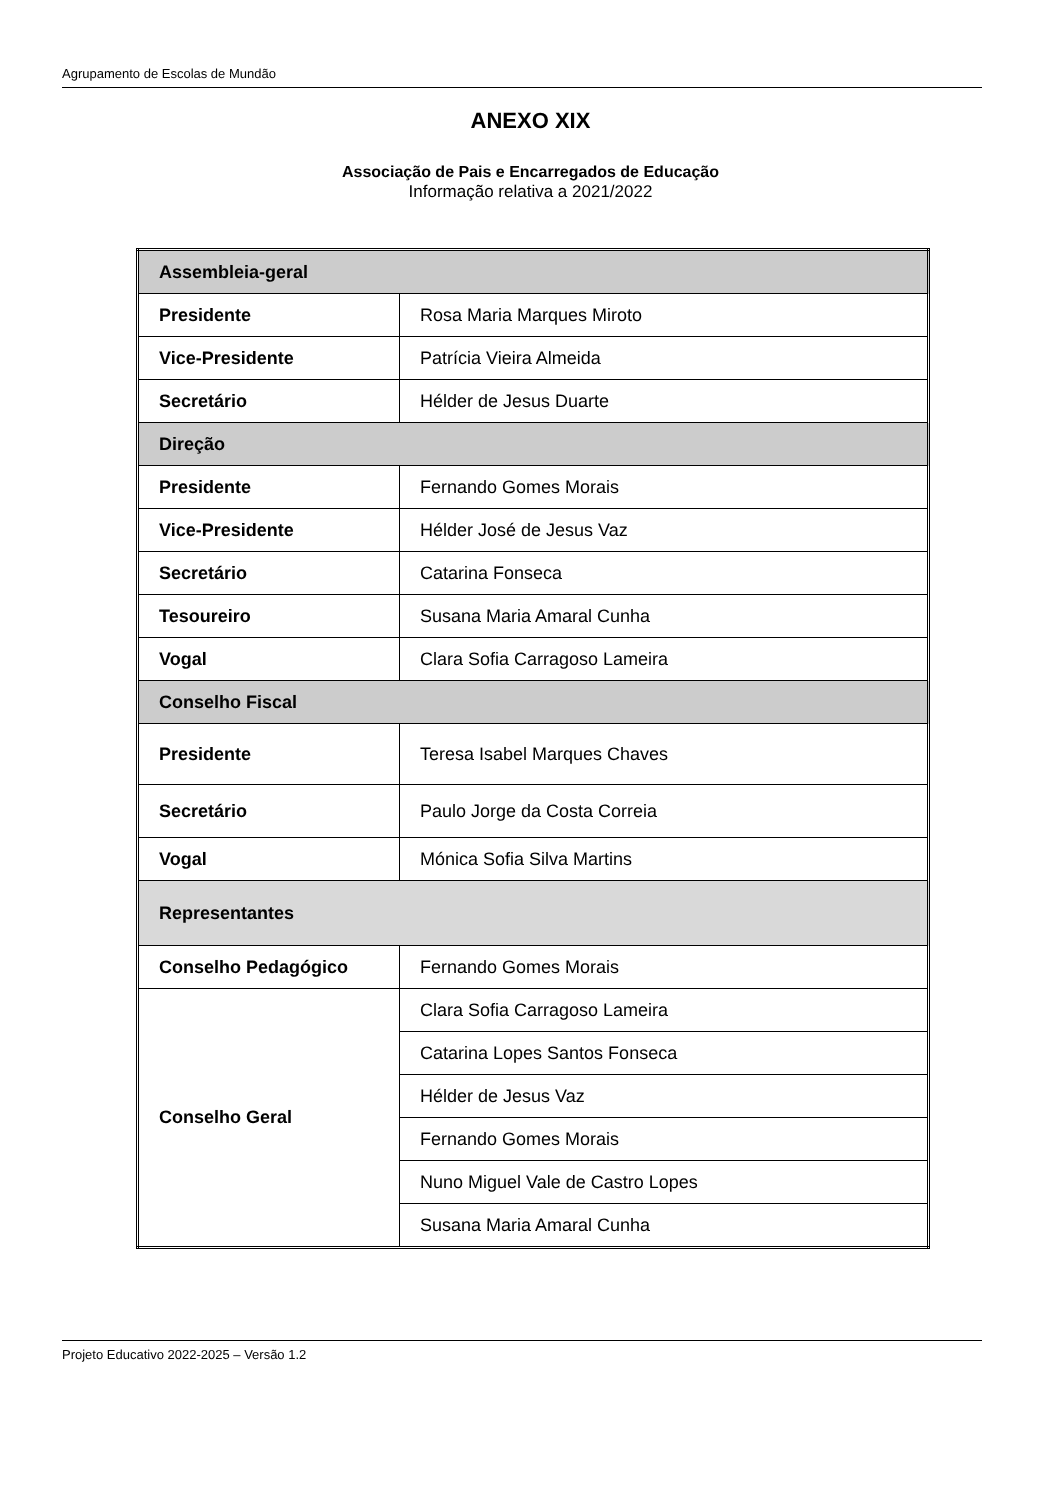Agrupamento de Escolas de Mundão
ANEXO XIX
Associação de Pais e Encarregados de Educação
Informação relativa a 2021/2022
| Assembleia-geral | |
| Presidente | Rosa Maria Marques Miroto |
| Vice-Presidente | Patrícia Vieira Almeida |
| Secretário | Hélder de Jesus Duarte |
| Direção | |
| Presidente | Fernando Gomes Morais |
| Vice-Presidente | Hélder José de Jesus Vaz |
| Secretário | Catarina Fonseca |
| Tesoureiro | Susana Maria Amaral Cunha |
| Vogal | Clara Sofia Carragoso Lameira |
| Conselho Fiscal | |
| Presidente | Teresa Isabel Marques Chaves |
| Secretário | Paulo Jorge da Costa Correia |
| Vogal | Mónica Sofia Silva Martins |
| Representantes | |
| Conselho Pedagógico | Fernando Gomes Morais |
| Conselho Geral | Clara Sofia Carragoso Lameira |
| | Catarina Lopes Santos Fonseca |
| | Hélder de Jesus Vaz |
| | Fernando Gomes Morais |
| | Nuno Miguel Vale de Castro Lopes |
| | Susana Maria Amaral Cunha |
Projeto Educativo 2022-2025 – Versão 1.2